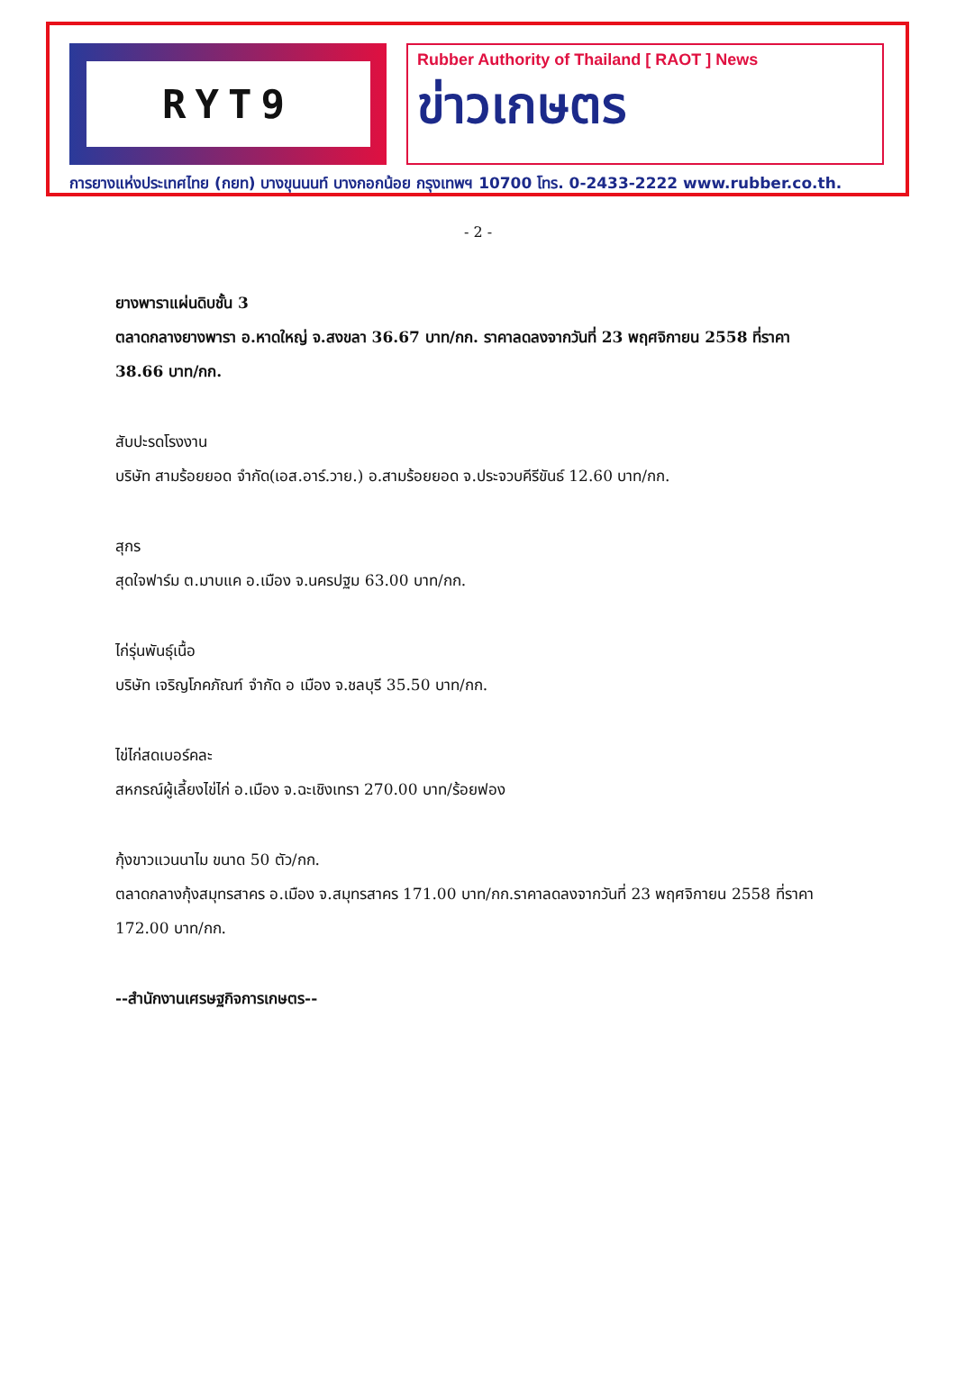RYT9
Rubber Authority of Thailand [ RAOT ] News
ข่าวเกษตร
การยางแห่งประเทศไทย (กยท) บางขุนนนท์ บางกอกน้อย กรุงเทพฯ 10700 โทร. 0-2433-2222 www.rubber.co.th.
- 2 -
ยางพาราแผ่นดิบชั้น 3
ตลาดกลางยางพารา อ.หาดใหญ่ จ.สงขลา 36.67 บาท/กก. ราคาลดลงจากวันที่ 23 พฤศจิกายน 2558 ที่ราคา 38.66 บาท/กก.
สับปะรดโรงงาน
บริษัท สามร้อยยอด จำกัด(เอส.อาร์.วาย.) อ.สามร้อยยอด จ.ประจวบคีรีขันธ์ 12.60 บาท/กก.
สุกร
สุดใจฟาร์ม ต.มาบแค อ.เมือง จ.นครปฐม 63.00 บาท/กก.
ไก่รุ่นพันธุ์เนื้อ
บริษัท เจริญโภคภัณฑ์ จำกัด อ เมือง จ.ชลบุรี 35.50 บาท/กก.
ไข่ไก่สดเบอร์คละ
สหกรณ์ผู้เลี้ยงไข่ไก่ อ.เมือง จ.ฉะเชิงเทรา 270.00 บาท/ร้อยฟอง
กุ้งขาวแวนนาไม ขนาด 50 ตัว/กก.
ตลาดกลางกุ้งสมุทรสาคร อ.เมือง จ.สมุทรสาคร 171.00 บาท/กก.ราคาลดลงจากวันที่ 23 พฤศจิกายน 2558 ที่ราคา 172.00 บาท/กก.
--สำนักงานเศรษฐกิจการเกษตร--